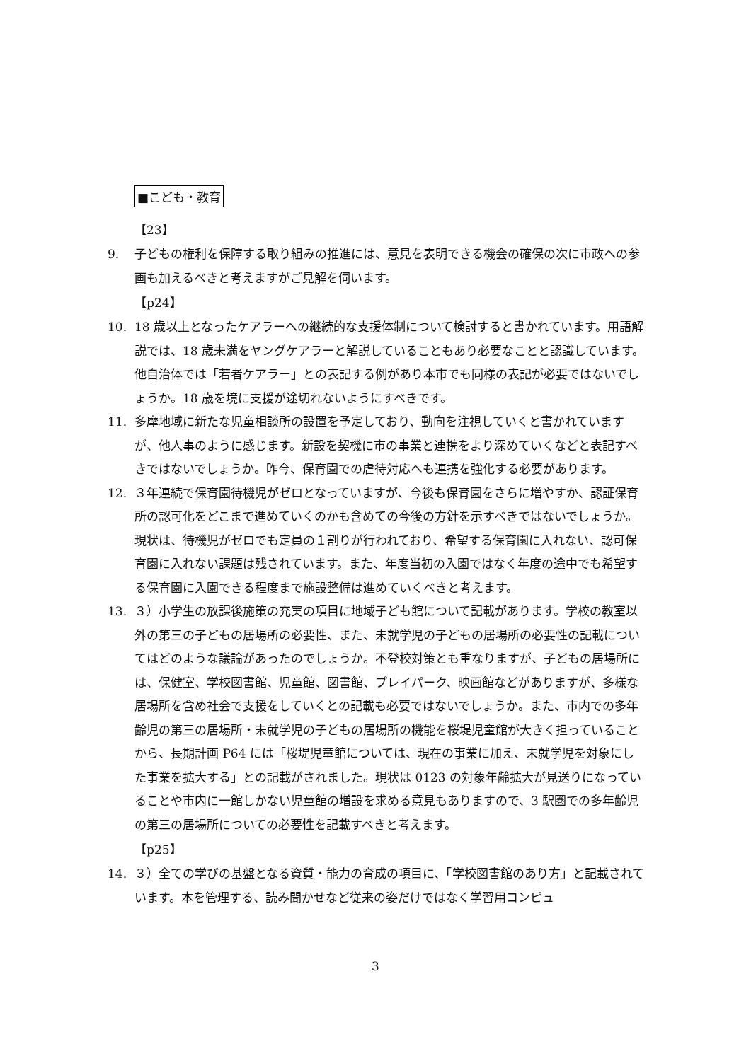■こども・教育
【23】
9. 子どもの権利を保障する取り組みの推進には、意見を表明できる機会の確保の次に市政への参画も加えるべきと考えますがご見解を伺います。
【p24】
10. 18 歳以上となったケアラーへの継続的な支援体制について検討すると書かれています。用語解説では、18 歳未満をヤングケアラーと解説していることもあり必要なことと認識しています。他自治体では「若者ケアラー」との表記する例があり本市でも同様の表記が必要ではないでしょうか。18 歳を境に支援が途切れないようにすべきです。
11. 多摩地域に新たな児童相談所の設置を予定しており、動向を注視していくと書かれていますが、他人事のように感じます。新設を契機に市の事業と連携をより深めていくなどと表記すべきではないでしょうか。昨今、保育園での虐待対応へも連携を強化する必要があります。
12. ３年連続で保育園待機児がゼロとなっていますが、今後も保育園をさらに増やすか、認証保育所の認可化をどこまで進めていくのかも含めての今後の方針を示すべきではないでしょうか。現状は、待機児がゼロでも定員の１割りが行われており、希望する保育園に入れない、認可保育園に入れない課題は残されています。また、年度当初の入園ではなく年度の途中でも希望する保育園に入園できる程度まで施設整備は進めていくべきと考えます。
13. ３）小学生の放課後施策の充実の項目に地域子ども館について記載があります。学校の教室以外の第三の子どもの居場所の必要性、また、未就学児の子どもの居場所の必要性の記載についてはどのような議論があったのでしょうか。不登校対策とも重なりますが、子どもの居場所には、保健室、学校図書館、児童館、図書館、プレイパーク、映画館などがありますが、多様な居場所を含め社会で支援をしていくとの記載も必要ではないでしょうか。また、市内での多年齢児の第三の居場所・未就学児の子どもの居場所の機能を桜堤児童館が大きく担っていることから、長期計画 P64 には「桜堤児童館については、現在の事業に加え、未就学児を対象にした事業を拡大する」との記載がされました。現状は 0123 の対象年齢拡大が見送りになっていることや市内に一館しかない児童館の増設を求める意見もありますので、3 駅圏での多年齢児の第三の居場所についての必要性を記載すべきと考えます。
【p25】
14. ３）全ての学びの基盤となる資質・能力の育成の項目に、「学校図書館のあり方」と記載されています。本を管理する、読み聞かせなど従来の姿だけではなく学習用コンピュ
3